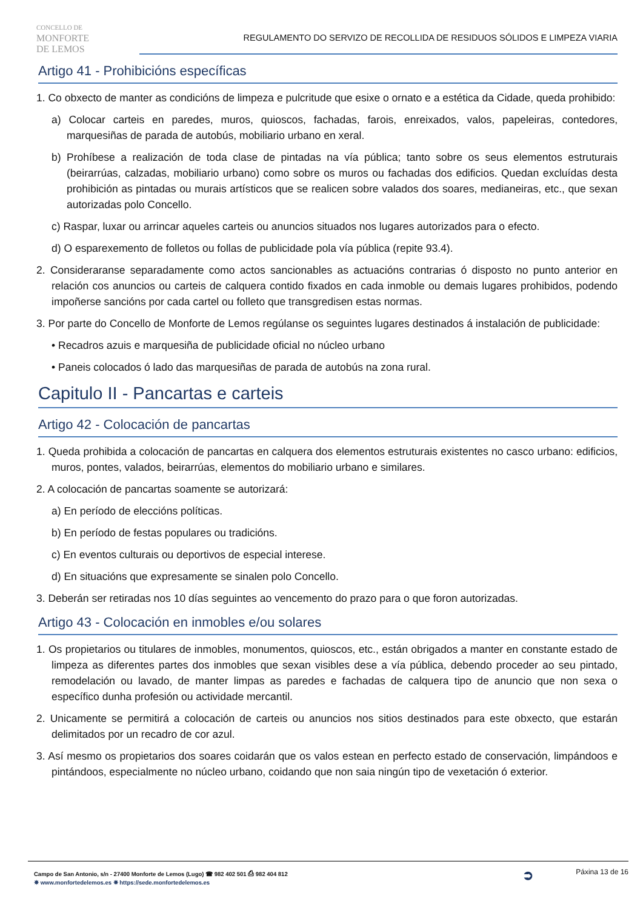CONCELLO DE
MONFORTE
DE LEMOS
REGULAMENTO DO SERVIZO DE RECOLLIDA DE RESIDUOS SÓLIDOS E LIMPEZA VIARIA
Artigo 41 - Prohibicións específicas
1. Co obxecto de manter as condicións de limpeza e pulcritude que esixe o ornato e a estética da Cidade, queda prohibido:
a) Colocar carteis en paredes, muros, quioscos, fachadas, farois, enreixados, valos, papeleiras, contedores, marquesiñas de parada de autobús, mobiliario urbano en xeral.
b) Prohíbese a realización de toda clase de pintadas na vía pública; tanto sobre os seus elementos estruturais (beirarrúas, calzadas, mobiliario urbano) como sobre os muros ou fachadas dos edificios. Quedan excluídas desta prohibición as pintadas ou murais artísticos que se realicen sobre valados dos soares, medianeiras, etc., que sexan autorizadas polo Concello.
c) Raspar, luxar ou arrincar aqueles carteis ou anuncios situados nos lugares autorizados para o efecto.
d) O esparexemento de folletos ou follas de publicidade pola vía pública (repite 93.4).
2. Consideraranse separadamente como actos sancionables as actuacións contrarias ó disposto no punto anterior en relación cos anuncios ou carteis de calquera contido fixados en cada inmoble ou demais lugares prohibidos, podendo impoñerse sancións por cada cartel ou folleto que transgredisen estas normas.
3. Por parte do Concello de Monforte de Lemos regúlanse os seguintes lugares destinados á instalación de publicidade:
• Recadros azuis e marquesiña de publicidade oficial no núcleo urbano
• Paneis colocados ó lado das marquesiñas de parada de autobús na zona rural.
Capitulo II - Pancartas e carteis
Artigo 42 - Colocación de pancartas
1. Queda prohibida a colocación de pancartas en calquera dos elementos estruturais existentes no casco urbano: edificios, muros, pontes, valados, beirarrúas, elementos do mobiliario urbano e similares.
2. A colocación de pancartas soamente se autorizará:
a) En período de eleccións políticas.
b) En período de festas populares ou tradicións.
c) En eventos culturais ou deportivos de especial interese.
d) En situacións que expresamente se sinalen polo Concello.
3. Deberán ser retiradas nos 10 días seguintes ao vencemento do prazo para o que foron autorizadas.
Artigo 43 - Colocación en inmobles e/ou solares
1. Os propietarios ou titulares de inmobles, monumentos, quioscos, etc., están obrigados a manter en constante estado de limpeza as diferentes partes dos inmobles que sexan visibles dese a vía pública, debendo proceder ao seu pintado, remodelación ou lavado, de manter limpas as paredes e fachadas de calquera tipo de anuncio que non sexa o específico dunha profesión ou actividade mercantil.
2. Unicamente se permitirá a colocación de carteis ou anuncios nos sitios destinados para este obxecto, que estarán delimitados por un recadro de cor azul.
3. Así mesmo os propietarios dos soares coidarán que os valos estean en perfecto estado de conservación, limpándoos e pintándoos, especialmente no núcleo urbano, coidando que non saia ningún tipo de vexetación ó exterior.
Campo de San Antonio, s/n - 27400 Monforte de Lemos (Lugo) ☎ 982 402 501 ⎙ 982 404 812
✵ www.monfortedelemos.es ✵ https://sede.monfortedelemos.es
➲
Páxina 13 de 16